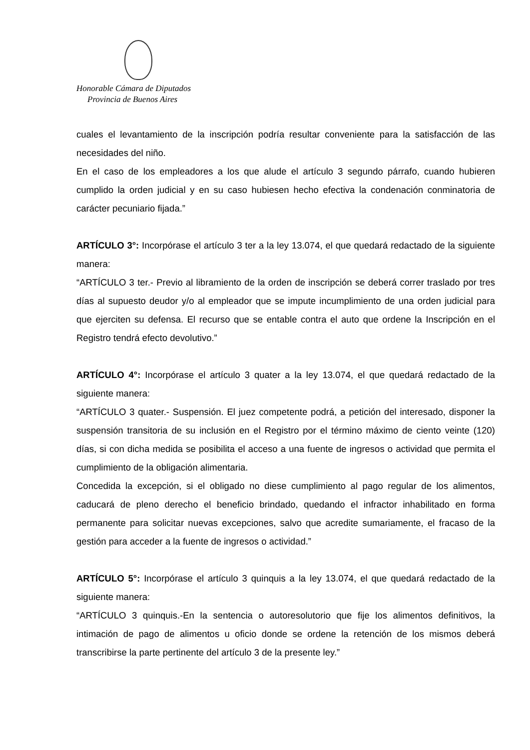Honorable Cámara de Diputados
Provincia de Buenos Aires
cuales el levantamiento de la inscripción podría resultar conveniente para la satisfacción de las necesidades del niño.
En el caso de los empleadores a los que alude el artículo 3 segundo párrafo, cuando hubieren cumplido la orden judicial y en su caso hubiesen hecho efectiva la condenación conminatoria de carácter pecuniario fijada.”
ARTÍCULO 3°: Incorpórase el artículo 3 ter a la ley 13.074, el que quedará redactado de la siguiente manera:
“ARTÍCULO 3 ter.- Previo al libramiento de la orden de inscripción se deberá correr traslado por tres días al supuesto deudor y/o al empleador que se impute incumplimiento de una orden judicial para que ejerciten su defensa. El recurso que se entable contra el auto que ordene la Inscripción en el Registro tendrá efecto devolutivo.”
ARTÍCULO 4°: Incorpórase el artículo 3 quater a la ley 13.074, el que quedará redactado de la siguiente manera:
“ARTÍCULO 3 quater.- Suspensión. El juez competente podrá, a petición del interesado, disponer la suspensión transitoria de su inclusión en el Registro por el término máximo de ciento veinte (120) días, si con dicha medida se posibilita el acceso a una fuente de ingresos o actividad que permita el cumplimiento de la obligación alimentaria.
Concedida la excepción, si el obligado no diese cumplimiento al pago regular de los alimentos, caducará de pleno derecho el beneficio brindado, quedando el infractor inhabilitado en forma permanente para solicitar nuevas excepciones, salvo que acredite sumariamente, el fracaso de la gestión para acceder a la fuente de ingresos o actividad.”
ARTÍCULO 5°: Incorpórase el artículo 3 quinquis a la ley 13.074, el que quedará redactado de la siguiente manera:
“ARTÍCULO 3 quinquis.-En la sentencia o autoresolutorio que fije los alimentos definitivos, la intimación de pago de alimentos u oficio donde se ordene la retención de los mismos deberá transcribirse la parte pertinente del artículo 3 de la presente ley.”